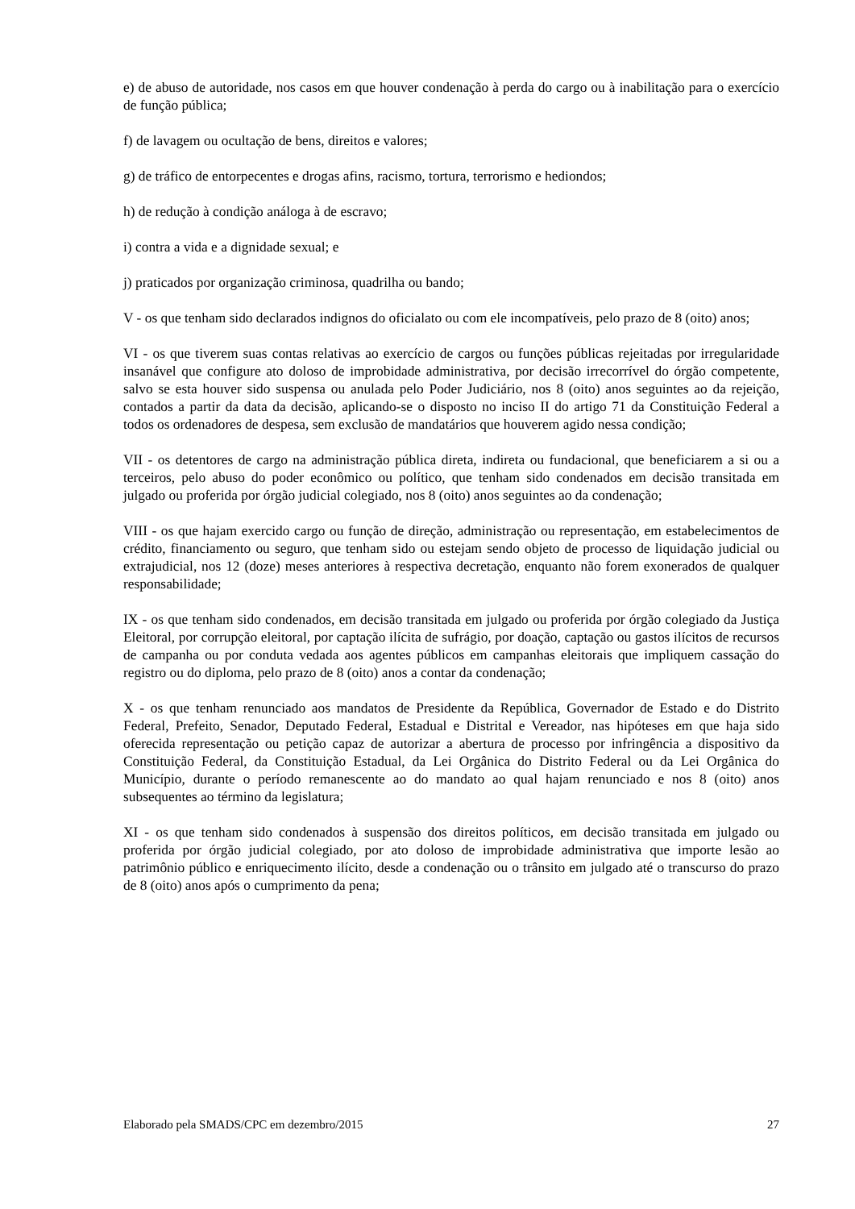e) de abuso de autoridade, nos casos em que houver condenação à perda do cargo ou à inabilitação para o exercício de função pública;
f) de lavagem ou ocultação de bens, direitos e valores;
g) de tráfico de entorpecentes e drogas afins, racismo, tortura, terrorismo e hediondos;
h) de redução à condição análoga à de escravo;
i) contra a vida e a dignidade sexual; e
j) praticados por organização criminosa, quadrilha ou bando;
V - os que tenham sido declarados indignos do oficialato ou com ele incompatíveis, pelo prazo de 8 (oito) anos;
VI - os que tiverem suas contas relativas ao exercício de cargos ou funções públicas rejeitadas por irregularidade insanável que configure ato doloso de improbidade administrativa, por decisão irrecorrível do órgão competente, salvo se esta houver sido suspensa ou anulada pelo Poder Judiciário, nos 8 (oito) anos seguintes ao da rejeição, contados a partir da data da decisão, aplicando-se o disposto no inciso II do artigo 71 da Constituição Federal a todos os ordenadores de despesa, sem exclusão de mandatários que houverem agido nessa condição;
VII - os detentores de cargo na administração pública direta, indireta ou fundacional, que beneficiarem a si ou a terceiros, pelo abuso do poder econômico ou político, que tenham sido condenados em decisão transitada em julgado ou proferida por órgão judicial colegiado, nos 8 (oito) anos seguintes ao da condenação;
VIII - os que hajam exercido cargo ou função de direção, administração ou representação, em estabelecimentos de crédito, financiamento ou seguro, que tenham sido ou estejam sendo objeto de processo de liquidação judicial ou extrajudicial, nos 12 (doze) meses anteriores à respectiva decretação, enquanto não forem exonerados de qualquer responsabilidade;
IX - os que tenham sido condenados, em decisão transitada em julgado ou proferida por órgão colegiado da Justiça Eleitoral, por corrupção eleitoral, por captação ilícita de sufrágio, por doação, captação ou gastos ilícitos de recursos de campanha ou por conduta vedada aos agentes públicos em campanhas eleitorais que impliquem cassação do registro ou do diploma, pelo prazo de 8 (oito) anos a contar da condenação;
X - os que tenham renunciado aos mandatos de Presidente da República, Governador de Estado e do Distrito Federal, Prefeito, Senador, Deputado Federal, Estadual e Distrital e Vereador, nas hipóteses em que haja sido oferecida representação ou petição capaz de autorizar a abertura de processo por infringência a dispositivo da Constituição Federal, da Constituição Estadual, da Lei Orgânica do Distrito Federal ou da Lei Orgânica do Município, durante o período remanescente ao do mandato ao qual hajam renunciado e nos 8 (oito) anos subsequentes ao término da legislatura;
XI - os que tenham sido condenados à suspensão dos direitos políticos, em decisão transitada em julgado ou proferida por órgão judicial colegiado, por ato doloso de improbidade administrativa que importe lesão ao patrimônio público e enriquecimento ilícito, desde a condenação ou o trânsito em julgado até o transcurso do prazo de 8 (oito) anos após o cumprimento da pena;
Elaborado pela SMADS/CPC em dezembro/2015 27